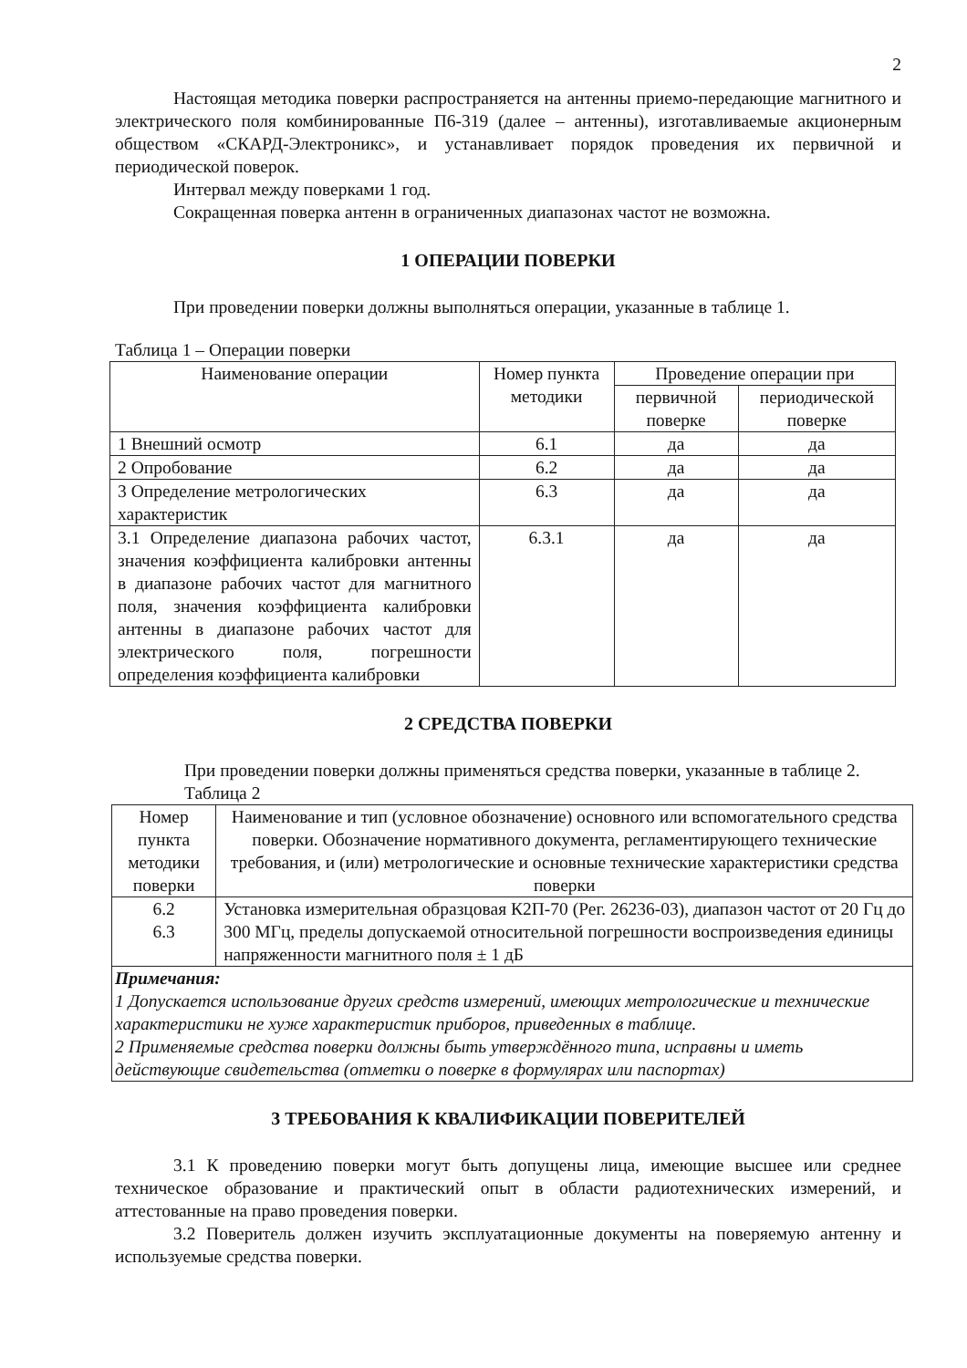2
Настоящая методика поверки распространяется на антенны приемо-передающие магнитного и электрического поля комбинированные П6-319 (далее – антенны), изготавливаемые акционерным обществом «СКАРД-Электроникс», и устанавливает порядок проведения их первичной и периодической поверок.
Интервал между поверками 1 год.
Сокращенная поверка антенн в ограниченных диапазонах частот не возможна.
1 ОПЕРАЦИИ ПОВЕРКИ
При проведении поверки должны выполняться операции, указанные в таблице 1.
Таблица 1 – Операции поверки
| Наименование операции | Номер пункта методики | Проведение операции при | |
| --- | --- | --- | --- |
| | | первичной поверке | периодической поверке |
| 1 Внешний осмотр | 6.1 | да | да |
| 2 Опробование | 6.2 | да | да |
| 3 Определение метрологических характеристик | 6.3 | да | да |
| 3.1 Определение диапазона рабочих частот, значения коэффициента калибровки антенны в диапазоне рабочих частот для магнитного поля, значения коэффициента калибровки антенны в диапазоне рабочих частот для электрического поля, погрешности определения коэффициента калибровки | 6.3.1 | да | да |
2 СРЕДСТВА ПОВЕРКИ
При проведении поверки должны применяться средства поверки, указанные в таблице 2.
Таблица 2
| Номер пункта методики поверки | Наименование и тип (условное обозначение) основного или вспомогательного средства поверки. Обозначение нормативного документа, регламентирующего технические требования, и (или) метрологические и основные технические характеристики средства поверки |
| --- | --- |
| 6.2 6.3 | Установка измерительная образцовая К2П-70 (Рег. 26236-03), диапазон частот от 20 Гц до 300 МГц, пределы допускаемой относительной погрешности воспроизведения единицы напряженности магнитного поля ± 1 дБ |
| Примечания: 1 Допускается использование других средств измерений, имеющих метрологические и технические характеристики не хуже характеристик приборов, приведенных в таблице. 2 Применяемые средства поверки должны быть утверждённого типа, исправны и иметь действующие свидетельства (отметки о поверке в формулярах или паспортах) | |
3 ТРЕБОВАНИЯ К КВАЛИФИКАЦИИ ПОВЕРИТЕЛЕЙ
3.1 К проведению поверки могут быть допущены лица, имеющие высшее или среднее техническое образование и практический опыт в области радиотехнических измерений, и аттестованные на право проведения поверки.
3.2 Поверитель должен изучить эксплуатационные документы на поверяемую антенну и используемые средства поверки.